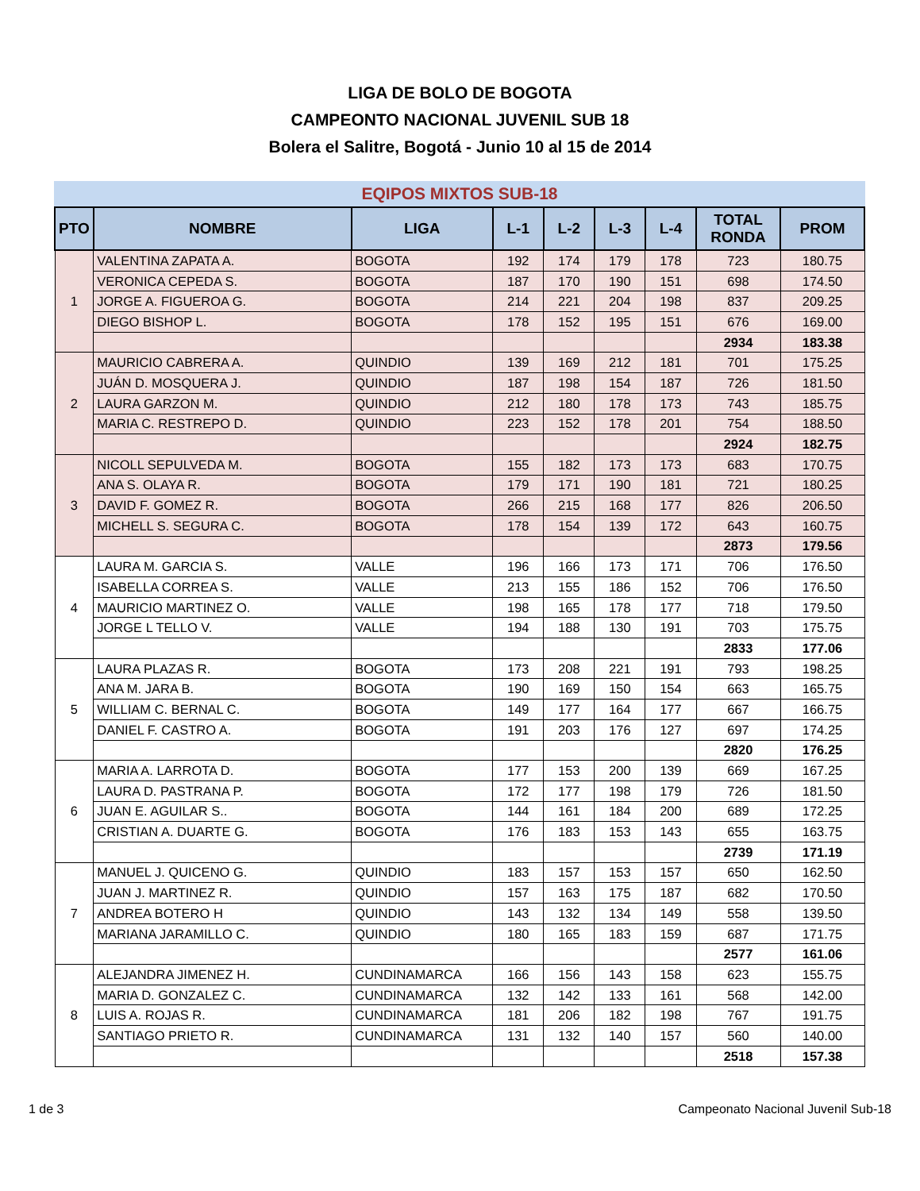LIGA DE BOLO DE BOGOTA
CAMPEONTO NACIONAL JUVENIL SUB 18
Bolera el Salitre, Bogotá - Junio 10 al 15 de 2014
EQIPOS MIXTOS SUB-18
| PTO | NOMBRE | LIGA | L-1 | L-2 | L-3 | L-4 | TOTAL RONDA | PROM |
| --- | --- | --- | --- | --- | --- | --- | --- | --- |
| 1 | VALENTINA ZAPATA A. | BOGOTA | 192 | 174 | 179 | 178 | 723 | 180.75 |
| | VERONICA CEPEDA S. | BOGOTA | 187 | 170 | 190 | 151 | 698 | 174.50 |
| | JORGE A. FIGUEROA G. | BOGOTA | 214 | 221 | 204 | 198 | 837 | 209.25 |
| | DIEGO BISHOP L. | BOGOTA | 178 | 152 | 195 | 151 | 676 | 169.00 |
| | | | | | | | 2934 | 183.38 |
| 2 | MAURICIO CABRERA A. | QUINDIO | 139 | 169 | 212 | 181 | 701 | 175.25 |
| | JUÁN D. MOSQUERA J. | QUINDIO | 187 | 198 | 154 | 187 | 726 | 181.50 |
| | LAURA GARZON M. | QUINDIO | 212 | 180 | 178 | 173 | 743 | 185.75 |
| | MARIA C. RESTREPO D. | QUINDIO | 223 | 152 | 178 | 201 | 754 | 188.50 |
| | | | | | | | 2924 | 182.75 |
| 3 | NICOLL SEPULVEDA M. | BOGOTA | 155 | 182 | 173 | 173 | 683 | 170.75 |
| | ANA S. OLAYA R. | BOGOTA | 179 | 171 | 190 | 181 | 721 | 180.25 |
| | DAVID F. GOMEZ R. | BOGOTA | 266 | 215 | 168 | 177 | 826 | 206.50 |
| | MICHELL S. SEGURA C. | BOGOTA | 178 | 154 | 139 | 172 | 643 | 160.75 |
| | | | | | | | 2873 | 179.56 |
| 4 | LAURA M. GARCIA S. | VALLE | 196 | 166 | 173 | 171 | 706 | 176.50 |
| | ISABELLA CORREA S. | VALLE | 213 | 155 | 186 | 152 | 706 | 176.50 |
| | MAURICIO MARTINEZ O. | VALLE | 198 | 165 | 178 | 177 | 718 | 179.50 |
| | JORGE L TELLO V. | VALLE | 194 | 188 | 130 | 191 | 703 | 175.75 |
| | | | | | | | 2833 | 177.06 |
| 5 | LAURA PLAZAS R. | BOGOTA | 173 | 208 | 221 | 191 | 793 | 198.25 |
| | ANA M. JARA B. | BOGOTA | 190 | 169 | 150 | 154 | 663 | 165.75 |
| | WILLIAM C. BERNAL C. | BOGOTA | 149 | 177 | 164 | 177 | 667 | 166.75 |
| | DANIEL F. CASTRO A. | BOGOTA | 191 | 203 | 176 | 127 | 697 | 174.25 |
| | | | | | | | 2820 | 176.25 |
| 6 | MARIA A. LARROTA D. | BOGOTA | 177 | 153 | 200 | 139 | 669 | 167.25 |
| | LAURA D. PASTRANA P. | BOGOTA | 172 | 177 | 198 | 179 | 726 | 181.50 |
| | JUAN E. AGUILAR S.. | BOGOTA | 144 | 161 | 184 | 200 | 689 | 172.25 |
| | CRISTIAN A. DUARTE G. | BOGOTA | 176 | 183 | 153 | 143 | 655 | 163.75 |
| | | | | | | | 2739 | 171.19 |
| 7 | MANUEL J. QUICENO G. | QUINDIO | 183 | 157 | 153 | 157 | 650 | 162.50 |
| | JUAN J. MARTINEZ R. | QUINDIO | 157 | 163 | 175 | 187 | 682 | 170.50 |
| | ANDREA BOTERO H | QUINDIO | 143 | 132 | 134 | 149 | 558 | 139.50 |
| | MARIANA JARAMILLO C. | QUINDIO | 180 | 165 | 183 | 159 | 687 | 171.75 |
| | | | | | | | 2577 | 161.06 |
| 8 | ALEJANDRA JIMENEZ H. | CUNDINAMARCA | 166 | 156 | 143 | 158 | 623 | 155.75 |
| | MARIA D. GONZALEZ C. | CUNDINAMARCA | 132 | 142 | 133 | 161 | 568 | 142.00 |
| | LUIS A. ROJAS R. | CUNDINAMARCA | 181 | 206 | 182 | 198 | 767 | 191.75 |
| | SANTIAGO PRIETO R. | CUNDINAMARCA | 131 | 132 | 140 | 157 | 560 | 140.00 |
| | | | | | | | 2518 | 157.38 |
1 de 3 Campeonato Nacional Juvenil Sub-18